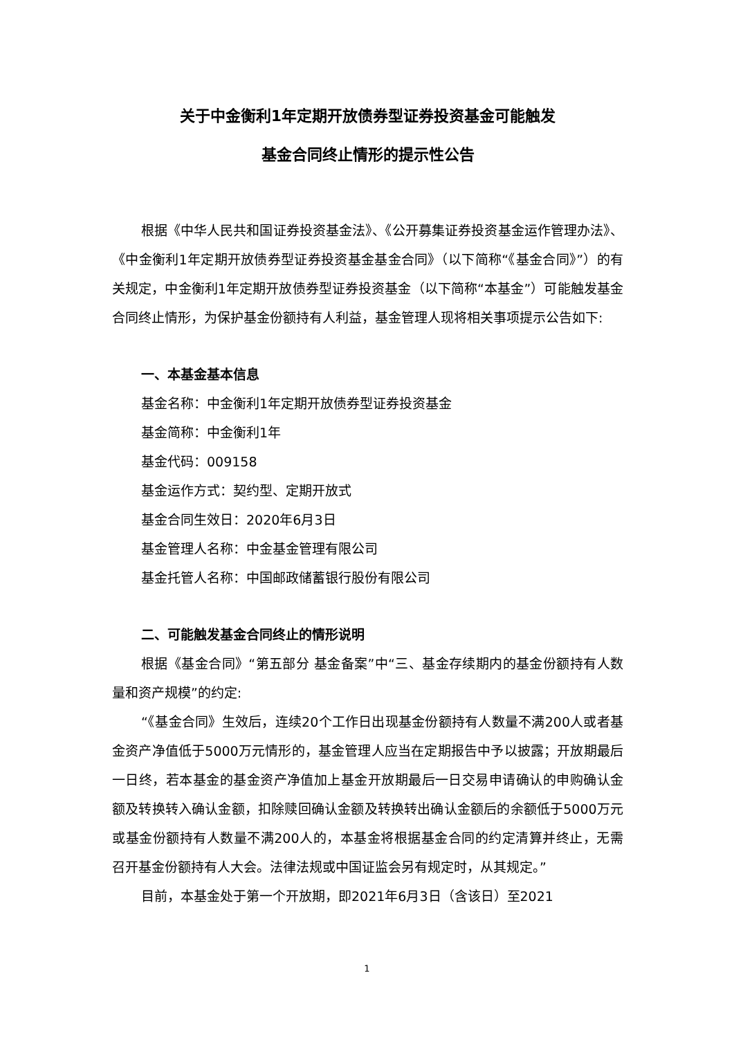关于中金衡利1年定期开放债券型证券投资基金可能触发
基金合同终止情形的提示性公告
根据《中华人民共和国证券投资基金法》、《公开募集证券投资基金运作管理办法》、《中金衡利1年定期开放债券型证券投资基金基金合同》（以下简称“《基金合同》”）的有关规定，中金衡利1年定期开放债券型证券投资基金（以下简称“本基金”）可能触发基金合同终止情形，为保护基金份额持有人利益，基金管理人现将相关事项提示公告如下:
一、本基金基本信息
基金名称：中金衡利1年定期开放债券型证券投资基金
基金简称：中金衡利1年
基金代码：009158
基金运作方式：契约型、定期开放式
基金合同生效日：2020年6月3日
基金管理人名称：中金基金管理有限公司
基金托管人名称：中国邮政储蓄银行股份有限公司
二、可能触发基金合同终止的情形说明
根据《基金合同》“第五部分 基金备案”中“三、基金存续期内的基金份额持有人数量和资产规模”的约定:
“《基金合同》生效后，连续20个工作日出现基金份额持有人数量不满200人或者基金资产净值低于5000万元情形的，基金管理人应当在定期报告中予以披露；开放期最后一日终，若本基金的基金资产净值加上基金开放期最后一日交易申请确认的申购确认金额及转换转入确认金额，扣除赎回确认金额及转换转出确认金额后的余额低于5000万元或基金份额持有人数量不满200人的，本基金将根据基金合同的约定清算并终止，无需召开基金份额持有人大会。法律法规或中国证监会另有规定时，从其规定。”
目前，本基金处于第一个开放期，即2021年6月3日（含该日）至2021
1